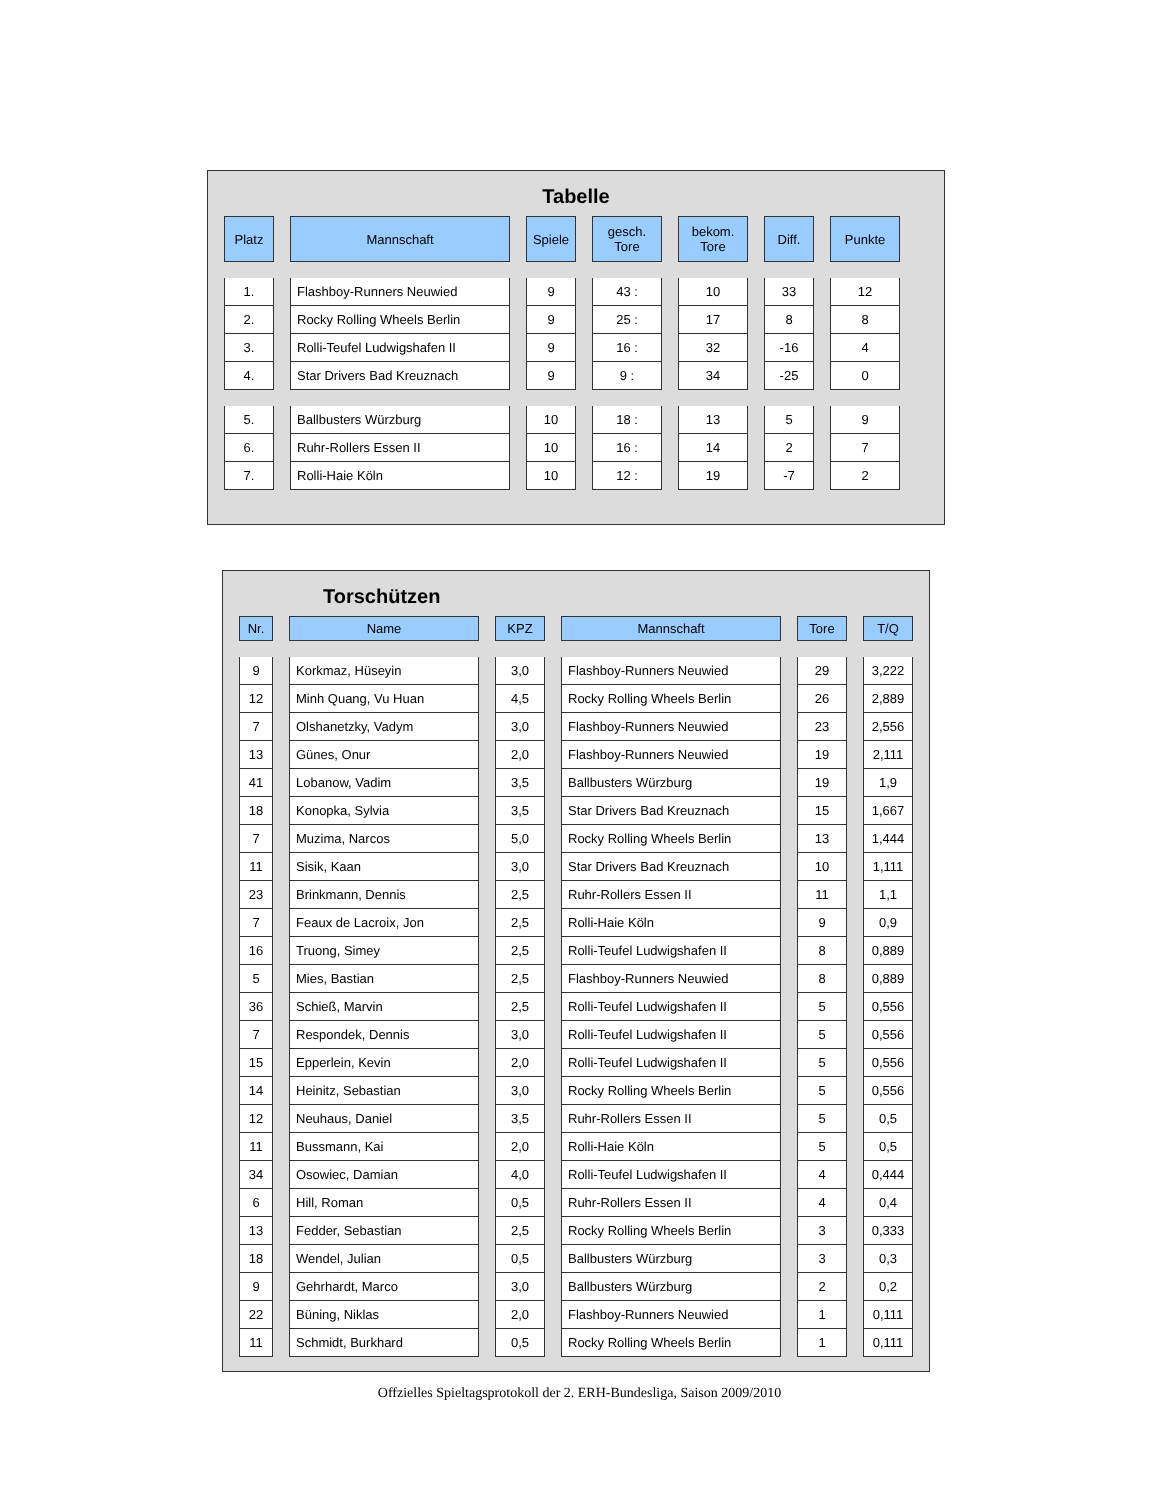Tabelle
| Platz | Mannschaft | Spiele | gesch. Tore | bekom. Tore | Diff. | Punkte |
| --- | --- | --- | --- | --- | --- | --- |
| 1. | Flashboy-Runners Neuwied | 9 | 43 : | 10 | 33 | 12 |
| 2. | Rocky Rolling Wheels Berlin | 9 | 25 : | 17 | 8 | 8 |
| 3. | Rolli-Teufel Ludwigshafen II | 9 | 16 : | 32 | -16 | 4 |
| 4. | Star Drivers Bad Kreuznach | 9 | 9 : | 34 | -25 | 0 |
| 5. | Ballbusters Würzburg | 10 | 18 : | 13 | 5 | 9 |
| 6. | Ruhr-Rollers Essen II | 10 | 16 : | 14 | 2 | 7 |
| 7. | Rolli-Haie Köln | 10 | 12 : | 19 | -7 | 2 |
Torschützen
| Nr. | Name | KPZ | Mannschaft | Tore | T/Q |
| --- | --- | --- | --- | --- | --- |
| 9 | Korkmaz, Hüseyin | 3,0 | Flashboy-Runners Neuwied | 29 | 3,222 |
| 12 | Minh Quang, Vu Huan | 4,5 | Rocky Rolling Wheels Berlin | 26 | 2,889 |
| 7 | Olshanetzky, Vadym | 3,0 | Flashboy-Runners Neuwied | 23 | 2,556 |
| 13 | Günes, Onur | 2,0 | Flashboy-Runners Neuwied | 19 | 2,111 |
| 41 | Lobanow, Vadim | 3,5 | Ballbusters Würzburg | 19 | 1,9 |
| 18 | Konopka, Sylvia | 3,5 | Star Drivers Bad Kreuznach | 15 | 1,667 |
| 7 | Muzima, Narcos | 5,0 | Rocky Rolling Wheels Berlin | 13 | 1,444 |
| 11 | Sisik, Kaan | 3,0 | Star Drivers Bad Kreuznach | 10 | 1,111 |
| 23 | Brinkmann, Dennis | 2,5 | Ruhr-Rollers Essen II | 11 | 1,1 |
| 7 | Feaux de Lacroix, Jon | 2,5 | Rolli-Haie Köln | 9 | 0,9 |
| 16 | Truong, Simey | 2,5 | Rolli-Teufel Ludwigshafen II | 8 | 0,889 |
| 5 | Mies, Bastian | 2,5 | Flashboy-Runners Neuwied | 8 | 0,889 |
| 36 | Schieß, Marvin | 2,5 | Rolli-Teufel Ludwigshafen II | 5 | 0,556 |
| 7 | Respondek, Dennis | 3,0 | Rolli-Teufel Ludwigshafen II | 5 | 0,556 |
| 15 | Epperlein, Kevin | 2,0 | Rolli-Teufel Ludwigshafen II | 5 | 0,556 |
| 14 | Heinitz, Sebastian | 3,0 | Rocky Rolling Wheels Berlin | 5 | 0,556 |
| 12 | Neuhaus, Daniel | 3,5 | Ruhr-Rollers Essen II | 5 | 0,5 |
| 11 | Bussmann, Kai | 2,0 | Rolli-Haie Köln | 5 | 0,5 |
| 34 | Osowiec, Damian | 4,0 | Rolli-Teufel Ludwigshafen II | 4 | 0,444 |
| 6 | Hill, Roman | 0,5 | Ruhr-Rollers Essen II | 4 | 0,4 |
| 13 | Fedder, Sebastian | 2,5 | Rocky Rolling Wheels Berlin | 3 | 0,333 |
| 18 | Wendel, Julian | 0,5 | Ballbusters Würzburg | 3 | 0,3 |
| 9 | Gehrhardt, Marco | 3,0 | Ballbusters Würzburg | 2 | 0,2 |
| 22 | Büning, Niklas | 2,0 | Flashboy-Runners Neuwied | 1 | 0,111 |
| 11 | Schmidt, Burkhard | 0,5 | Rocky Rolling Wheels Berlin | 1 | 0,111 |
Offzielles Spieltagsprotokoll der 2. ERH-Bundesliga, Saison 2009/2010